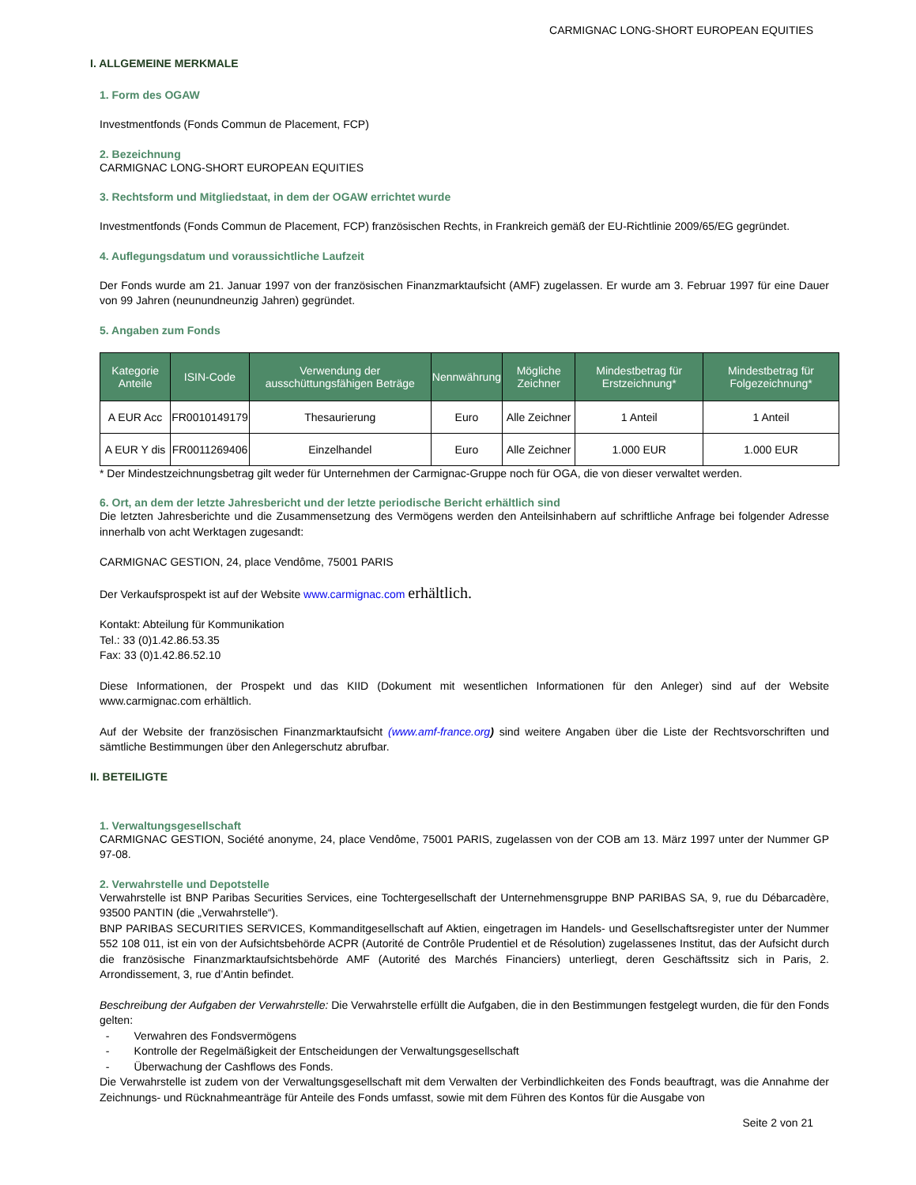CARMIGNAC LONG-SHORT EUROPEAN EQUITIES
I. ALLGEMEINE MERKMALE
1. Form des OGAW
Investmentfonds (Fonds Commun de Placement, FCP)
2. Bezeichnung
CARMIGNAC LONG-SHORT EUROPEAN EQUITIES
3. Rechtsform und Mitgliedstaat, in dem der OGAW errichtet wurde
Investmentfonds (Fonds Commun de Placement, FCP) französischen Rechts, in Frankreich gemäß der EU-Richtlinie 2009/65/EG gegründet.
4. Auflegungsdatum und voraussichtliche Laufzeit
Der Fonds wurde am 21. Januar 1997 von der französischen Finanzmarktaufsicht (AMF) zugelassen. Er wurde am 3. Februar 1997 für eine Dauer von 99 Jahren (neunundneunzig Jahren) gegründet.
5. Angaben zum Fonds
| Kategorie Anteile | ISIN-Code | Verwendung der ausschüttungsfähigen Beträge | Nennwährung | Mögliche Zeichner | Mindestbetrag für Erstzeichnung* | Mindestbetrag für Folgezeichnung* |
| --- | --- | --- | --- | --- | --- | --- |
| A EUR Acc | FR0010149179 | Thesaurierung | Euro | Alle Zeichner | 1 Anteil | 1 Anteil |
| A EUR Y dis | FR0011269406 | Einzelhandel | Euro | Alle Zeichner | 1.000 EUR | 1.000 EUR |
* Der Mindestzeichnungsbetrag gilt weder für Unternehmen der Carmignac-Gruppe noch für OGA, die von dieser verwaltet werden.
6. Ort, an dem der letzte Jahresbericht und der letzte periodische Bericht erhältlich sind
Die letzten Jahresberichte und die Zusammensetzung des Vermögens werden den Anteilsinhabern auf schriftliche Anfrage bei folgender Adresse innerhalb von acht Werktagen zugesandt:
CARMIGNAC GESTION, 24, place Vendôme, 75001 PARIS
Der Verkaufsprospekt ist auf der Website www.carmignac.com erhältlich.
Kontakt: Abteilung für Kommunikation
Tel.: 33 (0)1.42.86.53.35
Fax: 33 (0)1.42.86.52.10
Diese Informationen, der Prospekt und das KIID (Dokument mit wesentlichen Informationen für den Anleger) sind auf der Website www.carmignac.com erhältlich.
Auf der Website der französischen Finanzmarktaufsicht (www.amf-france.org) sind weitere Angaben über die Liste der Rechtsvorschriften und sämtliche Bestimmungen über den Anlegerschutz abrufbar.
II. BETEILIGTE
1. Verwaltungsgesellschaft
CARMIGNAC GESTION, Société anonyme, 24, place Vendôme, 75001 PARIS, zugelassen von der COB am 13. März 1997 unter der Nummer GP 97-08.
2. Verwahrstelle und Depotstelle
Verwahrstelle ist BNP Paribas Securities Services, eine Tochtergesellschaft der Unternehmensgruppe BNP PARIBAS SA, 9, rue du Débarcadère, 93500 PANTIN (die „Verwahrstelle“).
BNP PARIBAS SECURITIES SERVICES, Kommanditgesellschaft auf Aktien, eingetragen im Handels- und Gesellschaftsregister unter der Nummer 552 108 011, ist ein von der Aufsichtsbehörde ACPR (Autorité de Contrôle Prudentiel et de Résolution) zugelassenes Institut, das der Aufsicht durch die französische Finanzmarktaufsichtsbehörde AMF (Autorité des Marchés Financiers) unterliegt, deren Geschäftssitz sich in Paris, 2. Arrondissement, 3, rue d’Antin befindet.
Beschreibung der Aufgaben der Verwahrstelle: Die Verwahrstelle erfüllt die Aufgaben, die in den Bestimmungen festgelegt wurden, die für den Fonds gelten:
- Verwahren des Fondsvermögens
- Kontrolle der Regelmäßigkeit der Entscheidungen der Verwaltungsgesellschaft
- Überwachung der Cashflows des Fonds.
Die Verwahrstelle ist zudem von der Verwaltungsgesellschaft mit dem Verwalten der Verbindlichkeiten des Fonds beauftragt, was die Annahme der Zeichnungs- und Rücknahmeanträge für Anteile des Fonds umfasst, sowie mit dem Führen des Kontos für die Ausgabe von
Seite 2 von 21